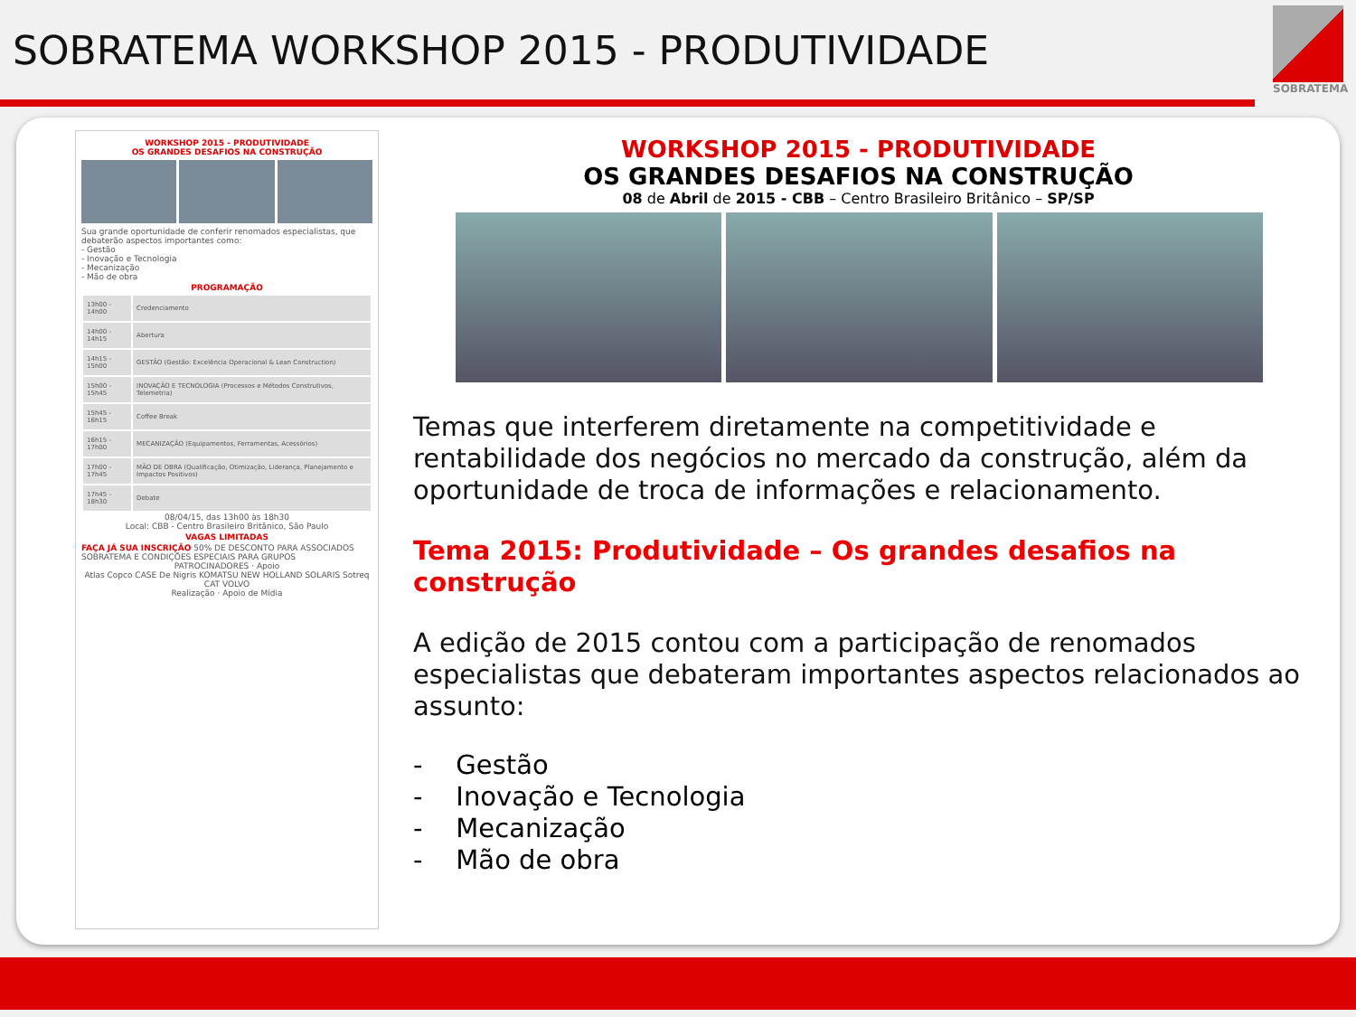SOBRATEMA WORKSHOP 2015 - PRODUTIVIDADE
SOBRATEMA
WORKSHOP 2015 - PRODUTIVIDADE
OS GRANDES DESAFIOS NA CONSTRUÇÃO
Sua grande oportunidade de conferir renomados especialistas, que debaterão aspectos importantes como:
- Gestão
- Inovação e Tecnologia
- Mecanização
- Mão de obra
PROGRAMAÇÃO
| 13h00 - 14h00 | Credenciamento |
| 14h00 - 14h15 | Abertura |
| 14h15 - 15h00 | GESTÃO (Gestão: Excelência Operacional & Lean Construction) |
| 15h00 - 15h45 | INOVAÇÃO E TECNOLOGIA (Processos e Métodos Construtivos, Telemetria) |
| 15h45 - 16h15 | Coffee Break |
| 16h15 - 17h00 | MECANIZAÇÃO (Equipamentos, Ferramentas, Acessórios) |
| 17h00 - 17h45 | MÃO DE OBRA (Qualificação, Otimização, Liderança, Planejamento e Impactos Positivos) |
| 17h45 - 18h30 | Debate |
08/04/15, das 13h00 às 18h30
Local: CBB - Centro Brasileiro Britânico, São Paulo
VAGAS LIMITADAS
FAÇA JÁ SUA INSCRIÇÃO 50% DE DESCONTO PARA ASSOCIADOS SOBRATEMA E CONDIÇÕES ESPECIAIS PARA GRUPOS
PATROCINADORES · Apoio
Atlas Copco CASE De Nigris KOMATSU NEW HOLLAND SOLARIS Sotreq CAT VOLVO
Realização · Apoio de Mídia
WORKSHOP 2015 - PRODUTIVIDADE
OS GRANDES DESAFIOS NA CONSTRUÇÃO
08 de Abril de 2015 - CBB – Centro Brasileiro Britânico – SP/SP
Temas que interferem diretamente na competitividade e rentabilidade dos negócios no mercado da construção, além da oportunidade de troca de informações e relacionamento.
Tema 2015: Produtividade – Os grandes desafios na construção
A edição de 2015 contou com a participação de renomados especialistas que debateram importantes aspectos relacionados ao assunto:
- Gestão
- Inovação e Tecnologia
- Mecanização
- Mão de obra